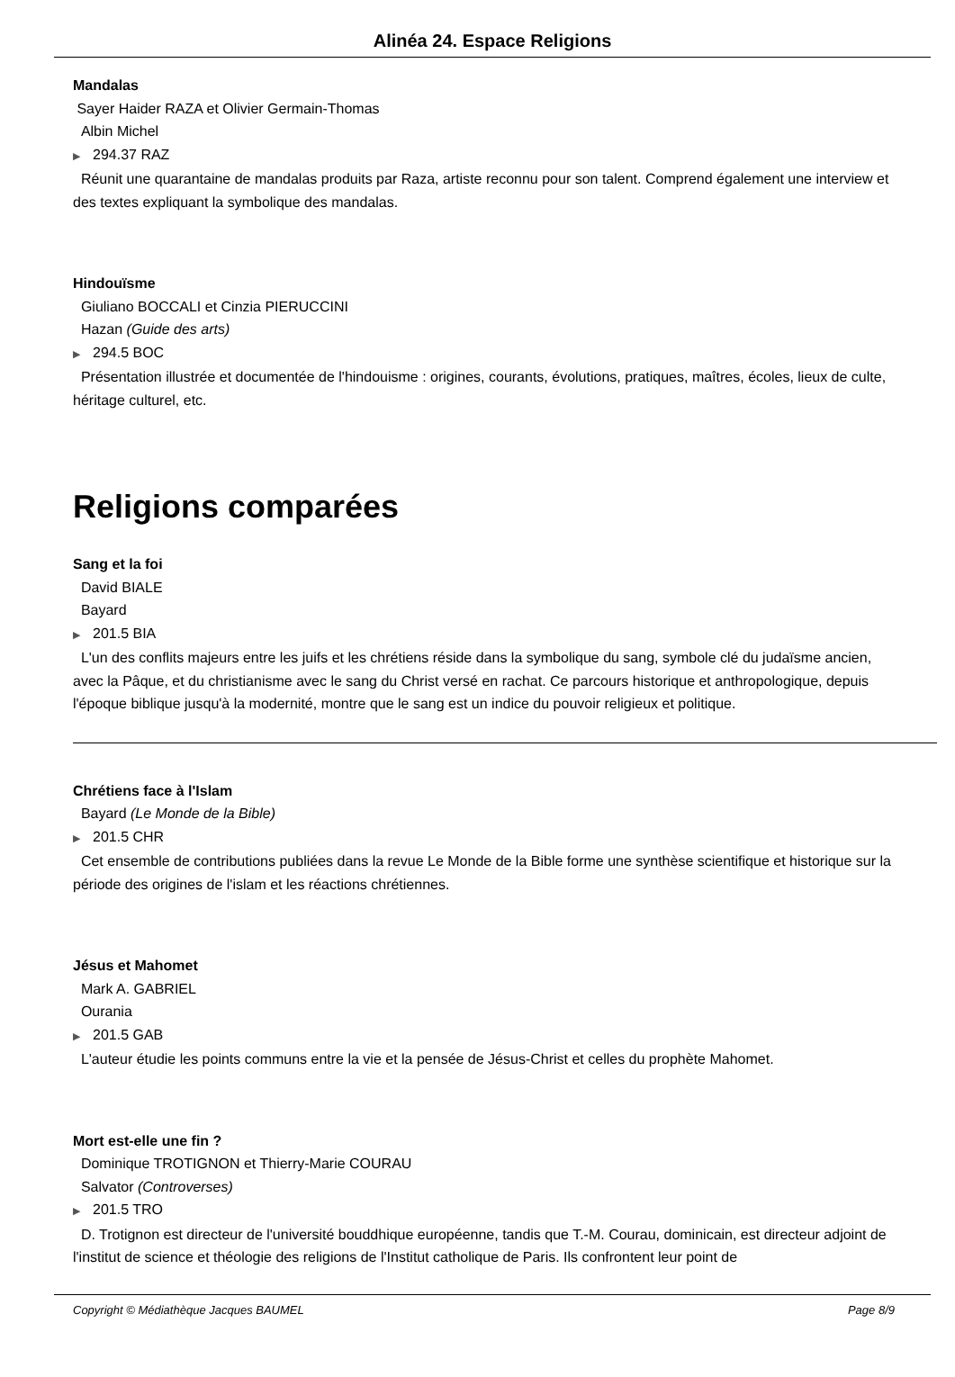Alinéa 24. Espace Religions
Mandalas
Sayer Haider RAZA et Olivier Germain-Thomas
Albin Michel
▶ 294.37 RAZ
Réunit une quarantaine de mandalas produits par Raza, artiste reconnu pour son talent. Comprend également une interview et des textes expliquant la symbolique des mandalas.
Hindouïsme
Giuliano BOCCALI et Cinzia PIERUCCINI
Hazan (Guide des arts)
▶ 294.5 BOC
Présentation illustrée et documentée de l'hindouisme : origines, courants, évolutions, pratiques, maîtres, écoles, lieux de culte, héritage culturel, etc.
Religions comparées
Sang et la foi
David BIALE
Bayard
▶ 201.5 BIA
L'un des conflits majeurs entre les juifs et les chrétiens réside dans la symbolique du sang, symbole clé du judaïsme ancien, avec la Pâque, et du christianisme avec le sang du Christ versé en rachat. Ce parcours historique et anthropologique, depuis l'époque biblique jusqu'à la modernité, montre que le sang est un indice du pouvoir religieux et politique.
Chrétiens face à l'Islam
Bayard (Le Monde de la Bible)
▶ 201.5 CHR
Cet ensemble de contributions publiées dans la revue Le Monde de la Bible forme une synthèse scientifique et historique sur la période des origines de l'islam et les réactions chrétiennes.
Jésus et Mahomet
Mark A. GABRIEL
Ourania
▶ 201.5 GAB
L'auteur étudie les points communs entre la vie et la pensée de Jésus-Christ et celles du prophète Mahomet.
Mort est-elle une fin ?
Dominique TROTIGNON et Thierry-Marie COURAU
Salvator (Controverses)
▶ 201.5 TRO
D. Trotignon est directeur de l'université bouddhique européenne, tandis que T.-M. Courau, dominicain, est directeur adjoint de l'institut de science et théologie des religions de l'Institut catholique de Paris. Ils confrontent leur point de
Copyright © Médiathèque Jacques BAUMEL Page 8/9